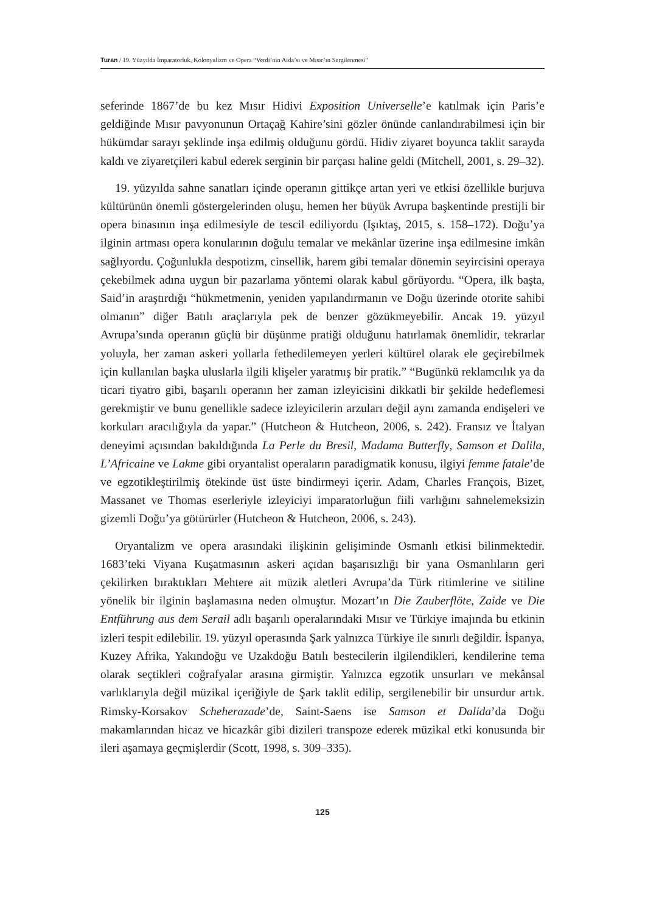Turan / 19. Yüzyılda İmparatorluk, Kolonyalizm ve Opera “Verdi’nin Aida’sı ve Mısır’ın Sergilenmesi”
seferinde 1867’de bu kez Mısır Hidivi Exposition Universelle’e katılmak için Paris’e geldiğinde Mısır pavyonunun Ortaçağ Kahire’sini gözler önünde canlandırabilmesi için bir hükümdar sarayı şeklinde inşa edilmiş olduğunu gördü. Hidiv ziyaret boyunca taklit sarayda kaldı ve ziyaretçileri kabul ederek serginin bir parçası haline geldi (Mitchell, 2001, s. 29–32).
19. yüzyılda sahne sanatları içinde operanın gittikçe artan yeri ve etkisi özellikle burjuva kültürünün önemli göstergelerinden oluşu, hemen her büyük Avrupa başkentinde prestijli bir opera binasının inşa edilmesiyle de tescil ediliyordu (Işıktaş, 2015, s. 158–172). Doğu’ya ilginin artması opera konularının doğulu temalar ve mekânlar üzerine inşa edilmesine imkân sağlıyordu. Çoğunlukla despotizm, cinsellik, harem gibi temalar dönemin seyircisini operaya çekebilmek adına uygun bir pazarlama yöntemi olarak kabul görüyordu. “Opera, ilk başta, Said’in araştırdığı “hükmetmenin, yeniden yapılandırmanın ve Doğu üzerinde otorite sahibi olmanın” diğer Batılı araçlarıyla pek de benzer gözükmeyebilir. Ancak 19. yüzyıl Avrupa’sında operanın güçlü bir düşünme pratiği olduğunu hatırlamak önemlidir, tekrarlar yoluyla, her zaman askeri yollarla fethedilemeyen yerleri kültürel olarak ele geçirebilmek için kullanılan başka uluslarla ilgili klişeler yaratmış bir pratik.” “Bugünkü reklamcılık ya da ticari tiyatro gibi, başarılı operanın her zaman izleyicisini dikkatli bir şekilde hedeflemesi gerekmiştir ve bunu genellikle sadece izleyicilerin arzuları değil aynı zamanda endişeleri ve korkuları aracılığıyla da yapar.” (Hutcheon & Hutcheon, 2006, s. 242). Fransız ve İtalyan deneyimi açısından bakıldığında La Perle du Bresil, Madama Butterfly, Samson et Dalila, L’Africaine ve Lakme gibi oryantalist operaların paradigmatik konusu, ilgiyi femme fatale’de ve egzotikleştirilmiş ötekinde üst üste bindirmeyi içerir. Adam, Charles François, Bizet, Massanet ve Thomas eserleriyle izleyiciyi imparatorluğun fiili varlığını sahnelemeksizin gizemli Doğu’ya götürürler (Hutcheon & Hutcheon, 2006, s. 243).
Oryantalizm ve opera arasındaki ilişkinin gelişiminde Osmanlı etkisi bilinmektedir. 1683’teki Viyana Kuşatmasının askeri açıdan başarısızlığı bir yana Osmanlıların geri çekilirken bıraktıkları Mehtere ait müzik aletleri Avrupa’da Türk ritimlerine ve sitiline yönelik bir ilginin başlamasına neden olmuştur. Mozart’ın Die Zauberflöte, Zaide ve Die Entführung aus dem Serail adlı başarılı operalarındaki Mısır ve Türkiye imajında bu etkinin izleri tespit edilebilir. 19. yüzyıl operasında Şark yalnızca Türkiye ile sınırlı değildir. İspanya, Kuzey Afrika, Yakındoğu ve Uzakdoğu Batılı bestecilerin ilgilendikleri, kendilerine tema olarak seçtikleri coğrafyalar arasına girmiştir. Yalnızca egzotik unsurları ve mekânsal varlıklarıyla değil müzikal içeriğiyle de Şark taklit edilip, sergilenebilir bir unsurdur artık. Rimsky-Korsakov Scheherazade’de, Saint-Saens ise Samson et Dalida’da Doğu makamlarından hicaz ve hicazkâr gibi dizileri transpoze ederek müzikal etki konusunda bir ileri aşamaya geçmişlerdir (Scott, 1998, s. 309–335).
125